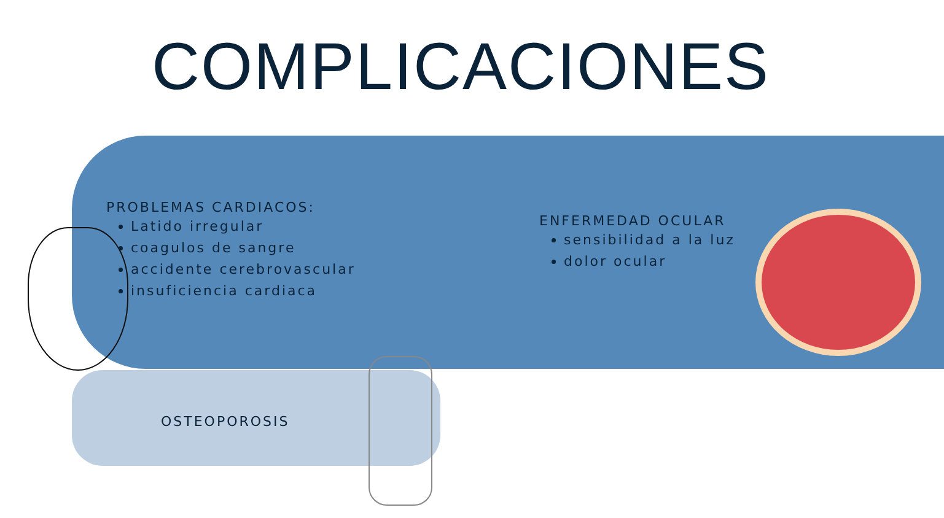COMPLICACIONES
PROBLEMAS CARDIACOS:
Latido irregular
coagulos de sangre
accidente cerebrovascular
insuficiencia cardiaca
ENFERMEDAD OCULAR
sensibilidad a la luz
dolor ocular
OSTEOPOROSIS